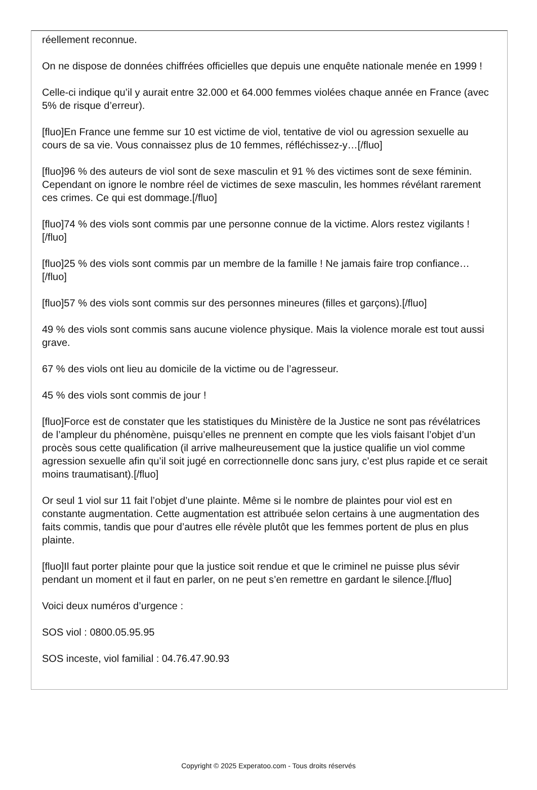réellement reconnue.
On ne dispose de données chiffrées officielles que depuis une enquête nationale menée en 1999 !
Celle-ci indique qu’il y aurait entre 32.000 et 64.000 femmes violées chaque année en France (avec 5% de risque d’erreur).
[fluo]En France une femme sur 10 est victime de viol, tentative de viol ou agression sexuelle au cours de sa vie. Vous connaissez plus de 10 femmes, réfléchissez-y…[/fluo]
[fluo]96 % des auteurs de viol sont de sexe masculin et 91 % des victimes sont de sexe féminin. Cependant on ignore le nombre réel de victimes de sexe masculin, les hommes révélant rarement ces crimes. Ce qui est dommage.[/fluo]
[fluo]74 % des viols sont commis par une personne connue de la victime. Alors restez vigilants ![/fluo]
[fluo]25 % des viols sont commis par un membre de la famille ! Ne jamais faire trop confiance…[/fluo]
[fluo]57 % des viols sont commis sur des personnes mineures (filles et garçons).[/fluo]
49 % des viols sont commis sans aucune violence physique. Mais la violence morale est tout aussi grave.
67 % des viols ont lieu au domicile de la victime ou de l’agresseur.
45 % des viols sont commis de jour !
[fluo]Force est de constater que les statistiques du Ministère de la Justice ne sont pas révélatrices de l’ampleur du phénomène, puisqu’elles ne prennent en compte que les viols faisant l’objet d’un procès sous cette qualification (il arrive malheureusement que la justice qualifie un viol comme agression sexuelle afin qu’il soit jugé en correctionnelle donc sans jury, c’est plus rapide et ce serait moins traumatisant).[/fluo]
Or seul 1 viol sur 11 fait l’objet d’une plainte. Même si le nombre de plaintes pour viol est en constante augmentation. Cette augmentation est attribuée selon certains à une augmentation des faits commis, tandis que pour d’autres elle révèle plutôt que les femmes portent de plus en plus plainte.
[fluo]Il faut porter plainte pour que la justice soit rendue et que le criminel ne puisse plus sévir pendant un moment et il faut en parler, on ne peut s’en remettre en gardant le silence.[/fluo]
Voici deux numéros d’urgence :
SOS viol : 0800.05.95.95
SOS inceste, viol familial : 04.76.47.90.93
Copyright © 2025 Experatoo.com - Tous droits réservés